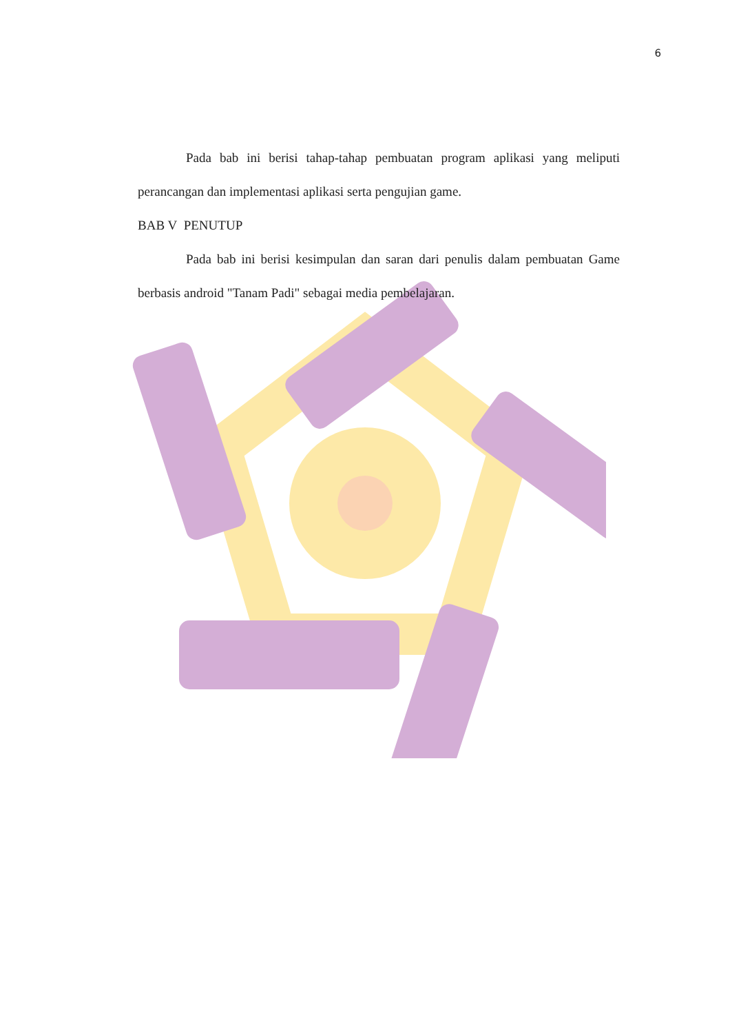6
Pada bab ini berisi tahap-tahap pembuatan program aplikasi yang meliputi perancangan dan implementasi aplikasi serta pengujian game.
BAB V PENUTUP
Pada bab ini berisi kesimpulan dan saran dari penulis dalam pembuatan Game berbasis android "Tanam Padi" sebagai media pembelajaran.